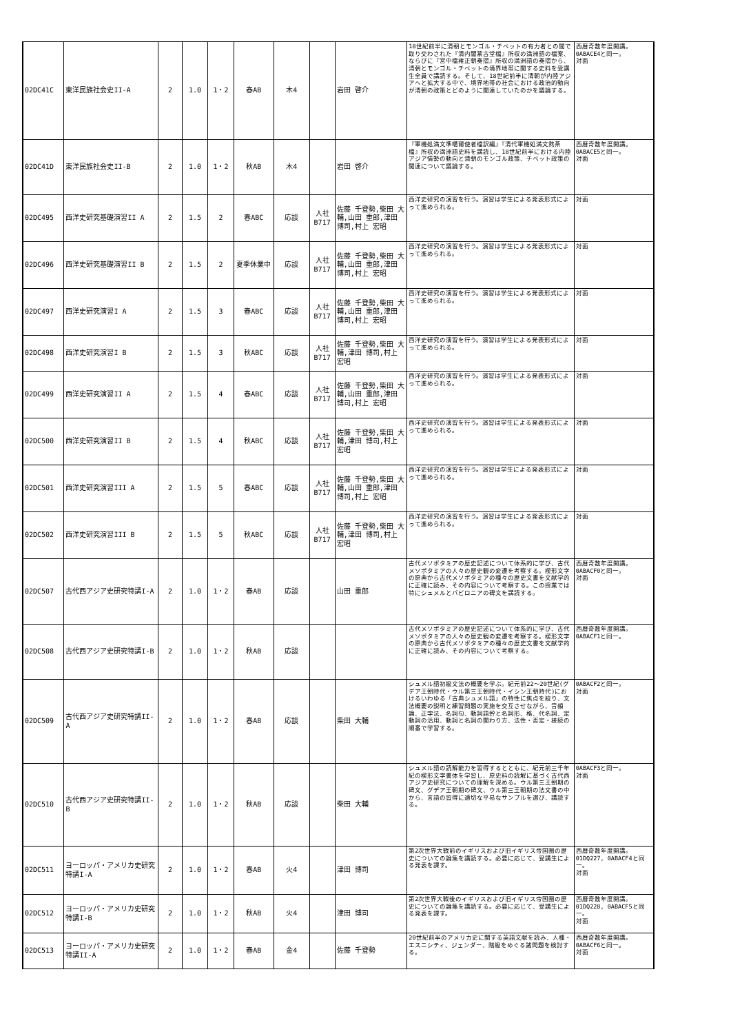| 02DC41C | 東洋民族社会史II-A | 2 | 1.0 | 1・2 | 春AB | 木4 | | 岩田 啓介 | 18世紀前半に清朝とモンゴル・チベットの有力者との間で取り交わされた『清内閣蒙古堂檔』所収の満洲語の檔案、ならびに『宮中檔雍正朝奏摺』所収の満洲語の奏摺から、清朝とモンゴル・チベットの境界地帯に関する史料を受講生全員で講読する。そして、18世紀前半に清朝が内陸アジアへと拡大する中で、境界地帯の社会における政治的動向が清朝の政策とどのように関連していたのかを議論する。 | 西暦奇数年度開講。 0ABACE4と同一。 対面 |
| 02DC41D | 東洋民族社会史II-B | 2 | 1.0 | 1・2 | 秋AB | 木4 | | 岩田 啓介 | 『軍機処満文準噶爾使者檔訳編』『清代軍機処満文熬茶檔』所収の満洲語史料を講読し、18世紀前半における内陸アジア情勢の動向と清朝のモンゴル政策、チベット政策の関連について議論する。 | 西暦奇数年度開講。 0ABACE5と同一。 対面 |
| 02DC495 | 西洋史研究基礎演習II A | 2 | 1.5 | 2 | 春ABC | 応談 | 人社 B717 | 佐藤 千登勢,柴田 大輔,山田 重郎,津田 博司,村上 宏昭 | 西洋史研究の演習を行う。演習は学生による発表形式によって進められる。 | 対面 |
| 02DC496 | 西洋史研究基礎演習II B | 2 | 1.5 | 2 | 夏季休業中 | 応談 | 人社 B717 | 佐藤 千登勢,柴田 大輔,山田 重郎,津田 博司,村上 宏昭 | 西洋史研究の演習を行う。演習は学生による発表形式によって進められる。 | 対面 |
| 02DC497 | 西洋史研究演習I A | 2 | 1.5 | 3 | 春ABC | 応談 | 人社 B717 | 佐藤 千登勢,柴田 大輔,山田 重郎,津田 博司,村上 宏昭 | 西洋史研究の演習を行う。演習は学生による発表形式によって進められる。 | 対面 |
| 02DC498 | 西洋史研究演習I B | 2 | 1.5 | 3 | 秋ABC | 応談 | 人社 B717 | 佐藤 千登勢,柴田 大輔,津田 博司,村上 宏昭 | 西洋史研究の演習を行う。演習は学生による発表形式によって進められる。 | 対面 |
| 02DC499 | 西洋史研究演習II A | 2 | 1.5 | 4 | 春ABC | 応談 | 人社 B717 | 佐藤 千登勢,柴田 大輔,山田 重郎,津田 博司,村上 宏昭 | 西洋史研究の演習を行う。演習は学生による発表形式によって進められる。 | 対面 |
| 02DC500 | 西洋史研究演習II B | 2 | 1.5 | 4 | 秋ABC | 応談 | 人社 B717 | 佐藤 千登勢,柴田 大輔,津田 博司,村上 宏昭 | 西洋史研究の演習を行う。演習は学生による発表形式によって進められる。 | 対面 |
| 02DC501 | 西洋史研究演習III A | 2 | 1.5 | 5 | 春ABC | 応談 | 人社 B717 | 佐藤 千登勢,柴田 大輔,山田 重郎,津田 博司,村上 宏昭 | 西洋史研究の演習を行う。演習は学生による発表形式によって進められる。 | 対面 |
| 02DC502 | 西洋史研究演習III B | 2 | 1.5 | 5 | 秋ABC | 応談 | 人社 B717 | 佐藤 千登勢,柴田 大輔,津田 博司,村上 宏昭 | 西洋史研究の演習を行う。演習は学生による発表形式によって進められる。 | 対面 |
| 02DC507 | 古代西アジア史研究特講I-A | 2 | 1.0 | 1・2 | 春AB | 応談 | | 山田 重郎 | 古代メソポタミアの歴史記述について体系的に学び、古代メソポタミアの人々の歴史観の変遷を考察する。楔形文字の原典から古代メソポタミアの種々の歴史文書を文献学的に正確に読み、その内容について考察する。この授業では特にシュメルとバビロニアの碑文を講読する。 | 西暦奇数年度開講。 0ABACF0と同一。 対面 |
| 02DC508 | 古代西アジア史研究特講I-B | 2 | 1.0 | 1・2 | 秋AB | 応談 | | | 古代メソポタミアの歴史記述について体系的に学び、古代メソポタミアの人々の歴史観の変遷を考察する。楔形文字の原典から古代メソポタミアの種々の歴史文書を文献学的に正確に読み、その内容について考察する。 | 西暦奇数年度開講。 0ABACF1と同一。 |
| 02DC509 | 古代西アジア史研究特講II-A | 2 | 1.0 | 1・2 | 春AB | 応談 | | 柴田 大輔 | シュメル語初級文法の概要を学ぶ。紀元前22～20世紀(グデア王朝時代・ウル第三王朝時代・イシン王朝時代)におけるいわゆる「古典シュメル語」の特性に焦点を絞り、文法概要の説明と練習問題の実施を交互させながら、音韻論、正字法、名詞句、動詞語幹と名詞形、格、代名詞、定動詞の活用、動詞と名詞の関わり方、法性・否定・接続の順番で学習する。 | 0ABACF2と同一。 対面 |
| 02DC510 | 古代西アジア史研究特講II-B | 2 | 1.0 | 1・2 | 秋AB | 応談 | | 柴田 大輔 | シュメル語の読解能力を習得するとともに、紀元前三千年紀の楔形文字書体を学習し、原史料の読解に基づく古代西アジア史研究についての理解を深める。ウル第三王朝期の碑文、グデア王朝期の碑文、ウル第三王朝期の法文書の中から、言語の習得に適切な平易なサンプルを選び、講読する。 | 0ABACF3と同一。 対面 |
| 02DC511 | ヨーロッパ・アメリカ史研究特講I-A | 2 | 1.0 | 1・2 | 春AB | 火4 | | 津田 博司 | 第2次世界大戦前のイギリスおよび旧イギリス帝国圏の歴史についての論集を講読する。必要に応じて、受講生による発表を課す。 | 西暦奇数年度開講。 01DQ227, 0ABACF4と同一。 対面 |
| 02DC512 | ヨーロッパ・アメリカ史研究特講I-B | 2 | 1.0 | 1・2 | 秋AB | 火4 | | 津田 博司 | 第2次世界大戦後のイギリスおよび旧イギリス帝国圏の歴史についての論集を講読する。必要に応じて、受講生による発表を課す。 | 西暦奇数年度開講。 01DQ228, 0ABACF5と同一。 対面 |
| 02DC513 | ヨーロッパ・アメリカ史研究特講II-A | 2 | 1.0 | 1・2 | 春AB | 金4 | | 佐藤 千登勢 | 20世紀前半のアメリカ史に関する英語文献を読み、人種・エスニシティ、ジェンダー、階級をめぐる諸問題を検討する。 | 西暦奇数年度開講。 0ABACF6と同一。 対面 |